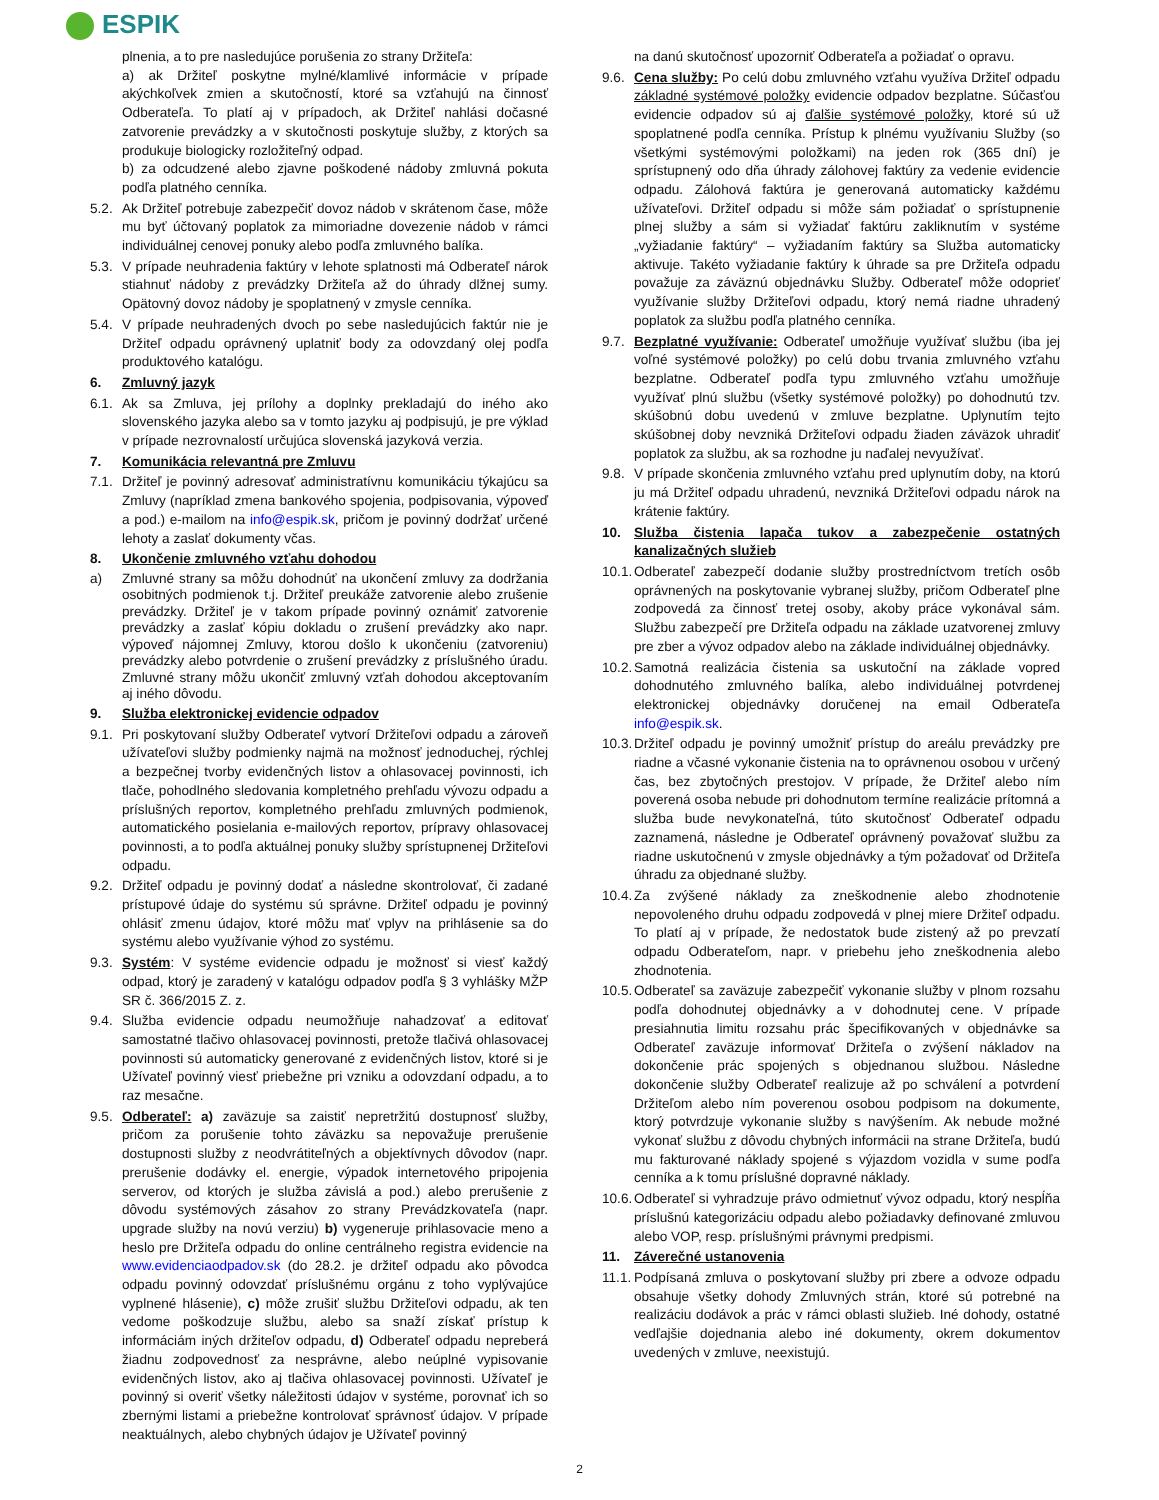ESPIK
plnenia, a to pre nasledujúce porušenia zo strany Držiteľa:
a) ak Držiteľ poskytne mylné/klamlivé informácie v prípade akýchkoľvek zmien a skutočností, ktoré sa vzťahujú na činnosť Odberateľa. To platí aj v prípadoch, ak Držiteľ nahlási dočasné zatvorenie prevádzky a v skutočnosti poskytuje služby, z ktorých sa produkuje biologicky rozložiteľný odpad.
b) za odcudzené alebo zjavne poškodené nádoby zmluvná pokuta podľa platného cenníka.
5.2.
Ak Držiteľ potrebuje zabezpečiť dovoz nádob v skrátenom čase, môže mu byť účtovaný poplatok za mimoriadne dovezenie nádob v rámci individuálnej cenovej ponuky alebo podľa zmluvného balíka.
5.3.
V prípade neuhradenia faktúry v lehote splatnosti má Odberateľ nárok stiahnuť nádoby z prevádzky Držiteľa až do úhrady dlžnej sumy. Opätovný dovoz nádoby je spoplatnený v zmysle cenníka.
5.4.
V prípade neuhradených dvoch po sebe nasledujúcich faktúr nie je Držiteľ odpadu oprávnený uplatniť body za odovzdaný olej podľa produktového katalógu.
6. Zmluvný jazyk
6.1.
Ak sa Zmluva, jej prílohy a doplnky prekladajú do iného ako slovenského jazyka alebo sa v tomto jazyku aj podpisujú, je pre výklad v prípade nezrovnalostí určujúca slovenská jazyková verzia.
7. Komunikácia relevantná pre Zmluvu
7.1.
Držiteľ je povinný adresovať administratívnu komunikáciu týkajúcu sa Zmluvy (napríklad zmena bankového spojenia, podpisovania, výpoveď a pod.) e-mailom na info@espik.sk, pričom je povinný dodržať určené lehoty a zaslať dokumenty včas.
8. Ukončenie zmluvného vzťahu dohodou
a) Zmluvné strany sa môžu dohodnúť na ukončení zmluvy za dodržania osobitných podmienok t.j. Držiteľ preukáže zatvorenie alebo zrušenie prevádzky. Držiteľ je v takom prípade povinný oznámiť zatvorenie prevádzky a zaslať kópiu dokladu o zrušení prevádzky ako napr. výpoveď nájomnej Zmluvy, ktorou došlo k ukončeniu (zatvoreniu) prevádzky alebo potvrdenie o zrušení prevádzky z príslušného úradu. Zmluvné strany môžu ukončiť zmluvný vzťah dohodou akceptovaním aj iného dôvodu.
9. Služba elektronickej evidencie odpadov
9.1.
Pri poskytovaní služby Odberateľ vytvorí Držiteľovi odpadu a zároveň užívateľovi služby podmienky najmä na možnosť jednoduchej, rýchlej a bezpečnej tvorby evidenčných listov a ohlasovacej povinnosti, ich tlače, pohodlného sledovania kompletného prehľadu vývozu odpadu a príslušných reportov, kompletného prehľadu zmluvných podmienok, automatického posielania e-mailových reportov, prípravy ohlasovacej povinnosti, a to podľa aktuálnej ponuky služby sprístupnenej Držiteľovi odpadu.
9.2.
Držiteľ odpadu je povinný dodať a následne skontrolovať, či zadané prístupové údaje do systému sú správne. Držiteľ odpadu je povinný ohlásiť zmenu údajov, ktoré môžu mať vplyv na prihlásenie sa do systému alebo využívanie výhod zo systému.
9.3.
Systém: V systéme evidencie odpadu je možnosť si viesť každý odpad, ktorý je zaradený v katalógu odpadov podľa § 3 vyhlášky MŽP SR č. 366/2015 Z. z.
9.4.
Služba evidencie odpadu neumožňuje nahadzovať a editovať samostatné tlačivo ohlasovacej povinnosti, pretože tlačivá ohlasovacej povinnosti sú automaticky generované z evidenčných listov, ktoré si je Užívateľ povinný viesť priebežne pri vzniku a odovzdaní odpadu, a to raz mesačne.
9.5.
Odberateľ: a) zaväzuje sa zaistiť nepretržitú dostupnosť služby, pričom za porušenie tohto záväzku sa nepovažuje prerušenie dostupnosti služby z neodvrátiteľných a objektívnych dôvodov (napr. prerušenie dodávky el. energie, výpadok internetového pripojenia serverov, od ktorých je služba závislá a pod.) alebo prerušenie z dôvodu systémových zásahov zo strany Prevádzkovateľa (napr. upgrade služby na novú verziu) b) vygeneruje prihlasovacie meno a heslo pre Držiteľa odpadu do online centrálneho registra evidencie na www.evidenciaodpadov.sk (do 28.2. je držiteľ odpadu ako pôvodca odpadu povinný odovzdať príslušnému orgánu z toho vyplývajúce vyplnené hlásenie), c) môže zrušiť službu Držiteľovi odpadu, ak ten vedome poškodzuje službu, alebo sa snaží získať prístup k informáciám iných držiteľov odpadu, d) Odberateľ odpadu nepreberá žiadnu zodpovednosť za nesprávne, alebo neúplné vypisovanie evidenčných listov, ako aj tlačiva ohlasovacej povinnosti. Užívateľ je povinný si overiť všetky náležitosti údajov v systéme, porovnať ich so zbernými listami a priebežne kontrolovať správnosť údajov. V prípade neaktuálnych, alebo chybných údajov je Užívateľ povinný
na danú skutočnosť upozorniť Odberateľa a požiadať o opravu.
9.6.
Cena služby: Po celú dobu zmluvného vzťahu využíva Držiteľ odpadu základné systémové položky evidencie odpadov bezplatne. Súčasťou evidencie odpadov sú aj ďalšie systémové položky, ktoré sú už spoplatnené podľa cenníka. Prístup k plnému využívaniu Služby (so všetkými systémovými položkami) na jeden rok (365 dní) je sprístupnený odo dňa úhrady zálohovej faktúry za vedenie evidencie odpadu. Zálohová faktúra je generovaná automaticky každému užívateľovi. Držiteľ odpadu si môže sám požiadať o sprístupnenie plnej služby a sám si vyžiadať faktúru zakliknutím v systéme „vyžiadanie faktúry“ – vyžiadaním faktúry sa Služba automaticky aktivuje. Takéto vyžiadanie faktúry k úhrade sa pre Držiteľa odpadu považuje za záväznú objednávku Služby. Odberateľ môže odoprieť využívanie služby Držiteľovi odpadu, ktorý nemá riadne uhradený poplatok za službu podľa platného cenníka.
9.7.
Bezplatné využívanie: Odberateľ umožňuje využívať službu (iba jej voľné systémové položky) po celú dobu trvania zmluvného vzťahu bezplatne. Odberateľ podľa typu zmluvného vzťahu umožňuje využívať plnú službu (všetky systémové položky) po dohodnutú tzv. skúšobnú dobu uvedenú v zmluve bezplatne. Uplynutím tejto skúšobnej doby nevzniká Držiteľovi odpadu žiaden záväzok uhradiť poplatok za službu, ak sa rozhodne ju naďalej nevyužívať.
9.8.
V prípade skončenia zmluvného vzťahu pred uplynutím doby, na ktorú ju má Držiteľ odpadu uhradenú, nevzniká Držiteľovi odpadu nárok na krátenie faktúry.
10. Služba čistenia lapača tukov a zabezpečenie ostatných kanalizačných služieb
10.1.
Odberateľ zabezpečí dodanie služby prostredníctvom tretích osôb oprávnených na poskytovanie vybranej služby, pričom Odberateľ plne zodpovedá za činnosť tretej osoby, akoby práce vykonával sám. Službu zabezpečí pre Držiteľa odpadu na základe uzatvorenej zmluvy pre zber a vývoz odpadov alebo na základe individuálnej objednávky.
10.2.
Samotná realizácia čistenia sa uskutoční na základe vopred dohodnutého zmluvného balíka, alebo individuálnej potvrdenej elektronickej objednávky doručenej na email Odberateľa info@espik.sk.
10.3.
Držiteľ odpadu je povinný umožniť prístup do areálu prevádzky pre riadne a včasné vykonanie čistenia na to oprávnenou osobou v určený čas, bez zbytočných prestojov. V prípade, že Držiteľ alebo ním poverená osoba nebude pri dohodnutom termíne realizácie prítomná a služba bude nevykonateľná, túto skutočnosť Odberateľ odpadu zaznamená, následne je Odberateľ oprávnený považovať službu za riadne uskutočnenú v zmysle objednávky a tým požadovať od Držiteľa úhradu za objednané služby.
10.4.
Za zvýšené náklady za zneškodnenie alebo zhodnotenie nepovoleného druhu odpadu zodpovedá v plnej miere Držiteľ odpadu. To platí aj v prípade, že nedostatok bude zistený až po prevzatí odpadu Odberateľom, napr. v priebehu jeho zneškodnenia alebo zhodnotenia.
10.5.
Odberateľ sa zaväzuje zabezpečiť vykonanie služby v plnom rozsahu podľa dohodnutej objednávky a v dohodnutej cene. V prípade presiahnutia limitu rozsahu prác špecifikovaných v objednávke sa Odberateľ zaväzuje informovať Držiteľa o zvýšení nákladov na dokončenie prác spojených s objednanou službou. Následne dokončenie služby Odberateľ realizuje až po schválení a potvrdení Držiteľom alebo ním poverenou osobou podpisom na dokumente, ktorý potvrdzuje vykonanie služby s navýšením. Ak nebude možné vykonať službu z dôvodu chybných informácii na strane Držiteľa, budú mu fakturované náklady spojené s výjazdom vozidla v sume podľa cenníka a k tomu príslušné dopravné náklady.
10.6.
Odberateľ si vyhradzuje právo odmietnuť vývoz odpadu, ktorý nespĺňa príslušnú kategorizáciu odpadu alebo požiadavky definované zmluvou alebo VOP, resp. príslušnými právnymi predpismi.
11. Záverečné ustanovenia
11.1.
Podpísaná zmluva o poskytovaní služby pri zbere a odvoze odpadu obsahuje všetky dohody Zmluvných strán, ktoré sú potrebné na realizáciu dodávok a prác v rámci oblasti služieb. Iné dohody, ostatné vedľajšie dojednania alebo iné dokumenty, okrem dokumentov uvedených v zmluve, neexistujú.
2